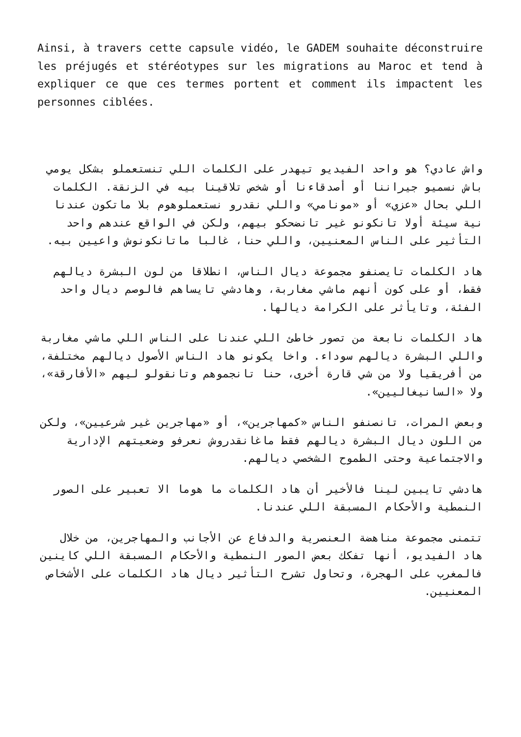Ainsi, à travers cette capsule vidéo, le GADEM souhaite déconstruire les préjugés et stéréotypes sur les migrations au Maroc et tend à expliquer ce que ces termes portent et comment ils impactent les personnes ciblées.
واش عادي؟ هو واحد الفيديو تيهدر على الكلمات اللي تنستعملو بشكل يومي باش نسميو جيراننا أو أصدقاءنا أو شخص تلاقينا بيه في الزنقة. الكلمات اللي بحال «عزي» أو «مونامي» واللي نقدرو نستعملوهوم بلا ماتكون عندنا نية سيئة أولا تانكونو غير تانضحكو بيهم، ولكن في الواقع عندهم واحد التأثير على الناس المعنيين، واللي حنا، غالبا ماتانكونوش واعيين بيه.
هاد الكلمات تايصنفو مجموعة ديال الناس، انطلاقا من لون البشرة ديالهم فقط، أو على كون أنهم ماشي مغاربة، وهادشي تايساهم فالوصم ديال واحد الفئة، وتايأثر على الكرامة ديالها.
هاد الكلمات نابعة من تصور خاطئ اللي عندنا على الناس اللي ماشي مغاربة واللي البشرة ديالهم سوداء. واخا يكونو هاد الناس الأصول ديالهم مختلفة، من أفريقيا ولا من شي قارة أخرى، حنا تانجموهم وتانقولو ليهم «الأفارقة»، ولا «السانيغاليين».
وبعض المرات، تانصنفو الناس «كمهاجرين»، أو «مهاجرين غير شرعيين»، ولكن من اللون ديال البشرة ديالهم فقط ماغانقدروش نعرفو وضعيتهم الإدارية والاجتماعية وحتى الطموح الشخصي ديالهم.
هادشي تايبين لينا فالأخير أن هاد الكلمات ما هوما الا تعبير على الصور النمطية والأحكام المسبقة اللي عندنا.
تتمنى مجموعة مناهضة العنصرية والدفاع عن الأجانب والمهاجرين، من خلال هاد الفيديو، أنها تفكك بعض الصور النمطية والأحكام المسبقة اللي كاينين فالمغرب على الهجرة، وتحاول تشرح التأثير ديال هاد الكلمات على الأشخاص المعنيين.